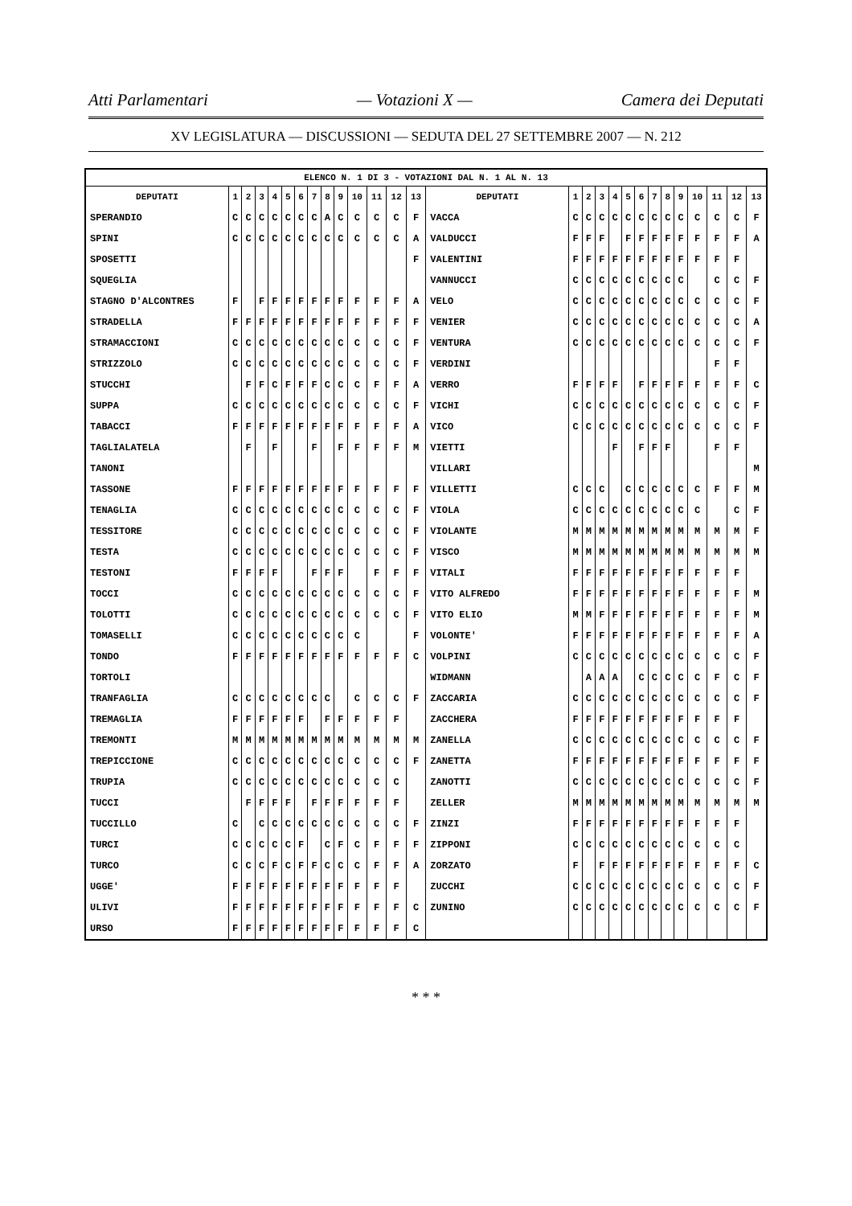Atti Parlamentari — Votazioni X — Camera dei Deputati
XV LEGISLATURA — DISCUSSIONI — SEDUTA DEL 27 SETTEMBRE 2007 — N. 212
| ELENCO N. 1 DI 3 - VOTAZIONI DAL N. 1 AL N. 13 | | | | | | | | | | | | | | | | | | | | | | | | | | | |
| --- | --- | --- | --- | --- | --- | --- | --- | --- | --- | --- | --- | --- | --- | --- | --- | --- | --- | --- | --- | --- | --- | --- | --- | --- | --- | --- | --- |
| DEPUTATI | 1 | 2 | 3 | 4 | 5 | 6 | 7 | 8 | 9 | 10 | 11 | 12 | 13 | DEPUTATI | 1 | 2 | 3 | 4 | 5 | 6 | 7 | 8 | 9 | 10 | 11 | 12 | 13 |
| SPERANDIO | C | C | C | C | C | C | C | A | C | C | C | C | F | VACCA | C | C | C | C | C | C | C | C | C | C | C | C | F |
| SPINI | C | C | C | C | C | C | C | C | C | C | C | C | A | VALDUCCI | F | F | F | | F | F | F | F | F | F | F | F | A |
| SPOSETTI | | | | | | | | | | | | | F | VALENTINI | F | F | F | F | F | F | F | F | F | F | F | F | |
| SQUEGLIA | | | | | | | | | | | | | | VANNUCCI | C | C | C | C | C | C | C | C | C | | C | C | F |
| STAGNO D'ALCONTRES | F | | F | F | F | F | F | F | F | F | F | F | A | VELO | C | C | C | C | C | C | C | C | C | C | C | C | F |
| STRADELLA | F | F | F | F | F | F | F | F | F | F | F | F | F | VENIER | C | C | C | C | C | C | C | C | C | C | C | C | A |
| STRAMACCIONI | C | C | C | C | C | C | C | C | C | C | C | C | F | VENTURA | C | C | C | C | C | C | C | C | C | C | C | C | F |
| STRIZZOLO | C | C | C | C | C | C | C | C | C | C | C | C | F | VERDINI | | | | | | | | | | | F | F | |
| STUCCHI | | F | F | C | F | F | F | C | C | C | F | F | A | VERRO | F | F | F | F | | F | F | F | F | F | F | F | C |
| SUPPA | C | C | C | C | C | C | C | C | C | C | C | C | F | VICHI | C | C | C | C | C | C | C | C | C | C | C | C | F |
| TABACCI | F | F | F | F | F | F | F | F | F | F | F | F | A | VICO | C | C | C | C | C | C | C | C | C | C | C | C | F |
| TAGLIALATELA | | F | | F | | | F | | F | F | F | F | M | VIETTI | | | | F | | F | F | F | | | F | F | |
| TANONI | | | | | | | | | | | | | | VILLARI | | | | | | | | | | | | | M |
| TASSONE | F | F | F | F | F | F | F | F | F | F | F | F | F | VILLETTI | C | C | C | | C | C | C | C | C | C | F | F | M |
| TENAGLIA | C | C | C | C | C | C | C | C | C | C | C | C | F | VIOLA | C | C | C | C | C | C | C | C | C | C | | C | F |
| TESSITORE | C | C | C | C | C | C | C | C | C | C | C | C | F | VIOLANTE | M | M | M | M | M | M | M | M | M | M | M | M | F |
| TESTA | C | C | C | C | C | C | C | C | C | C | C | C | F | VISCO | M | M | M | M | M | M | M | M | M | M | M | M | M |
| TESTONI | F | F | F | F | | | F | F | F | | F | F | F | VITALI | F | F | F | F | F | F | F | F | F | F | F | F | |
| TOCCI | C | C | C | C | C | C | C | C | C | C | C | C | F | VITO ALFREDO | F | F | F | F | F | F | F | F | F | F | F | F | M |
| TOLOTTI | C | C | C | C | C | C | C | C | C | C | C | C | F | VITO ELIO | M | M | F | F | F | F | F | F | F | F | F | F | M |
| TOMASELLI | C | C | C | C | C | C | C | C | C | C | | | F | VOLONTE' | F | F | F | F | F | F | F | F | F | F | F | F | A |
| TONDO | F | F | F | F | F | F | F | F | F | F | F | F | C | VOLPINI | C | C | C | C | C | C | C | C | C | C | C | C | F |
| TORTOLI | | | | | | | | | | | | | | WIDMANN | | A | A | A | | C | C | C | C | C | F | C | F |
| TRANFAGLIA | C | C | C | C | C | C | C | C | | C | C | C | F | ZACCARIA | C | C | C | C | C | C | C | C | C | C | C | C | F |
| TREMAGLIA | F | F | F | F | F | F | | F | F | F | F | F | | ZACCHERA | F | F | F | F | F | F | F | F | F | F | F | F | |
| TREMONTI | M | M | M | M | M | M | M | M | M | M | M | M | M | ZANELLA | C | C | C | C | C | C | C | C | C | C | C | C | F |
| TREPICCIONE | C | C | C | C | C | C | C | C | C | C | C | C | F | ZANETTA | F | F | F | F | F | F | F | F | F | F | F | F | F |
| TRUPIA | C | C | C | C | C | C | C | C | C | C | C | C | | ZANOTTI | C | C | C | C | C | C | C | C | C | C | C | C | F |
| TUCCI | | F | F | F | F | | F | F | F | F | F | F | | ZELLER | M | M | M | M | M | M | M | M | M | M | M | M | M |
| TUCCILLO | C | | C | C | C | C | C | C | C | C | C | C | F | ZINZI | F | F | F | F | F | F | F | F | F | F | F | F | |
| TURCI | C | C | C | C | C | F | | C | F | C | F | F | F | ZIPPONI | C | C | C | C | C | C | C | C | C | C | C | C | |
| TURCO | C | C | C | F | C | F | F | C | C | C | F | F | A | ZORZATO | F | | F | F | F | F | F | F | F | F | F | F | C |
| UGGE' | F | F | F | F | F | F | F | F | F | F | F | F | | ZUCCHI | C | C | C | C | C | C | C | C | C | C | C | C | F |
| ULIVI | F | F | F | F | F | F | F | F | F | F | F | F | C | ZUNINO | C | C | C | C | C | C | C | C | C | C | C | C | F |
| URSO | F | F | F | F | F | F | F | F | F | F | F | F | C | | | | | | | | | | | | | | |
* * *